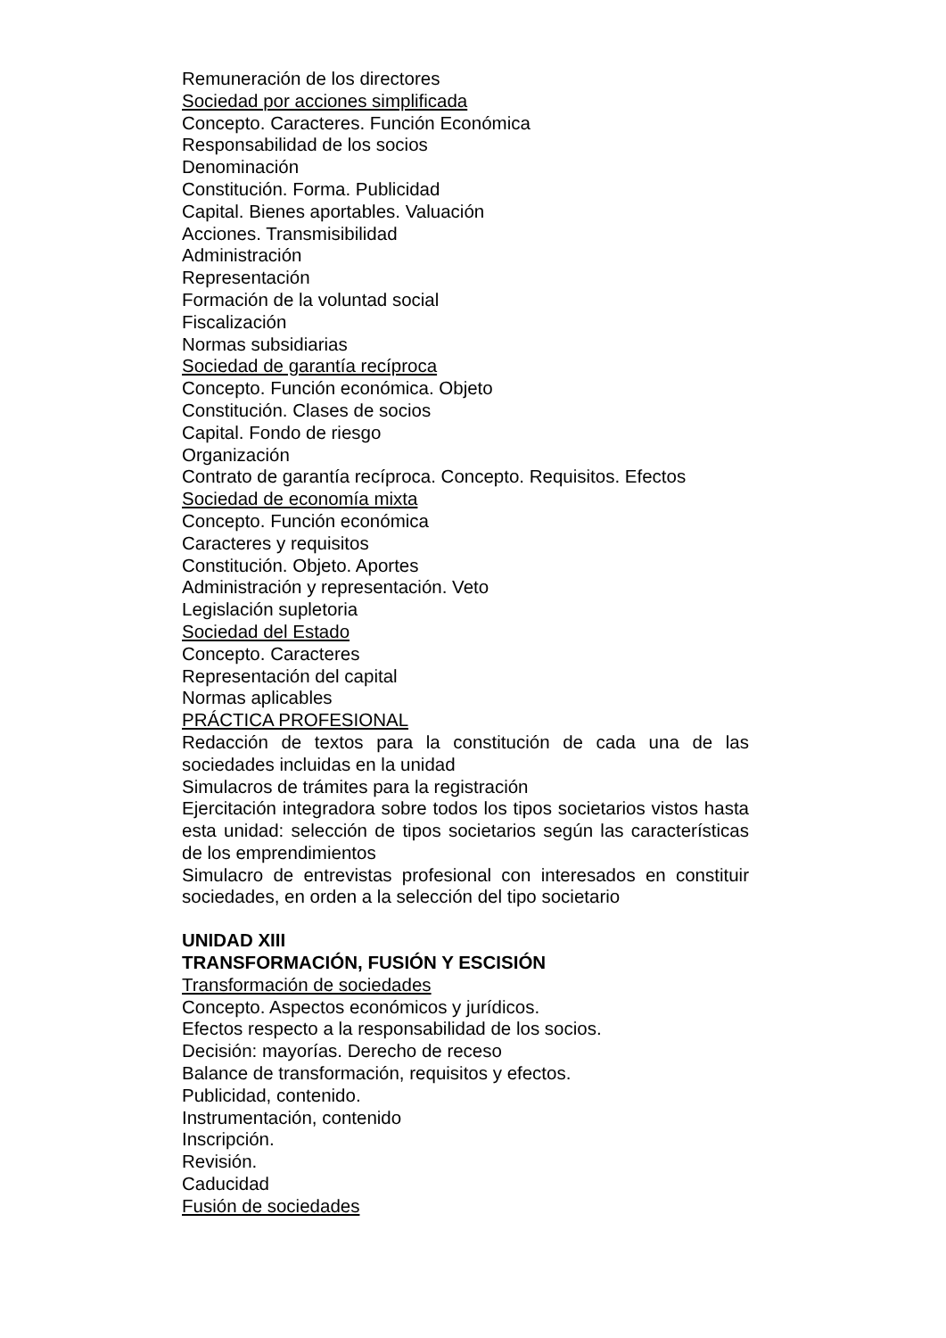Remuneración de los directores
Sociedad por acciones simplificada
Concepto. Caracteres. Función Económica
Responsabilidad de los socios
Denominación
Constitución. Forma. Publicidad
Capital. Bienes aportables. Valuación
Acciones. Transmisibilidad
Administración
Representación
Formación de la voluntad social
Fiscalización
Normas subsidiarias
Sociedad de garantía recíproca
Concepto. Función económica. Objeto
Constitución. Clases de socios
Capital. Fondo de riesgo
Organización
Contrato de garantía recíproca. Concepto. Requisitos. Efectos
Sociedad de economía mixta
Concepto. Función económica
Caracteres y requisitos
Constitución. Objeto. Aportes
Administración y representación. Veto
Legislación supletoria
Sociedad del Estado
Concepto. Caracteres
Representación del capital
Normas aplicables
PRÁCTICA PROFESIONAL
Redacción de textos para la constitución de cada una de las sociedades incluidas en la unidad
Simulacros de trámites para la registración
Ejercitación integradora sobre todos los tipos societarios vistos hasta esta unidad: selección de tipos societarios según las características de los emprendimientos
Simulacro de entrevistas profesional con interesados en constituir sociedades, en orden a la selección del tipo societario
UNIDAD XIII
TRANSFORMACIÓN, FUSIÓN Y ESCISIÓN
Transformación de sociedades
Concepto. Aspectos económicos y jurídicos.
Efectos respecto a la responsabilidad de los socios.
Decisión: mayorías. Derecho de receso
Balance de transformación, requisitos y efectos.
Publicidad, contenido.
Instrumentación, contenido
Inscripción.
Revisión.
Caducidad
Fusión de sociedades